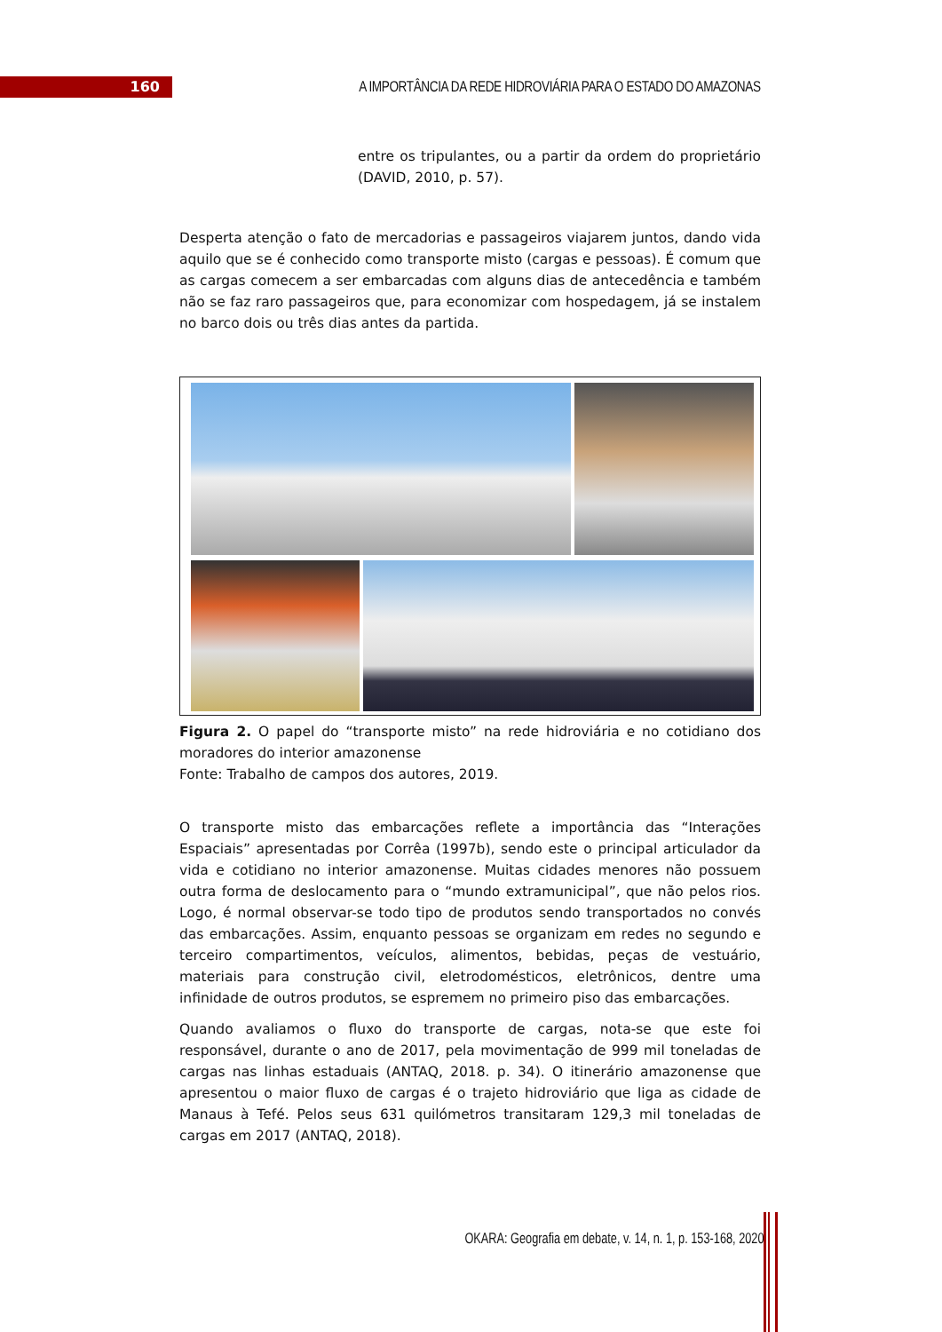160
A IMPORTÂNCIA DA REDE HIDROVIÁRIA PARA O ESTADO DO AMAZONAS
entre os tripulantes, ou a partir da ordem do proprietário (DAVID, 2010, p. 57).
Desperta atenção o fato de mercadorias e passageiros viajarem juntos, dando vida aquilo que se é conhecido como transporte misto (cargas e pessoas). É comum que as cargas comecem a ser embarcadas com alguns dias de antecedência e também não se faz raro passageiros que, para economizar com hospedagem, já se instalem no barco dois ou três dias antes da partida.
Figura 2. O papel do “transporte misto” na rede hidroviária e no cotidiano dos moradores do interior amazonense
Fonte: Trabalho de campos dos autores, 2019.
O transporte misto das embarcações reflete a importância das “Interações Espaciais” apresentadas por Corrêa (1997b), sendo este o principal articulador da vida e cotidiano no interior amazonense. Muitas cidades menores não possuem outra forma de deslocamento para o “mundo extramunicipal”, que não pelos rios. Logo, é normal observar-se todo tipo de produtos sendo transportados no convés das embarcações. Assim, enquanto pessoas se organizam em redes no segundo e terceiro compartimentos, veículos, alimentos, bebidas, peças de vestuário, materiais para construção civil, eletrodomésticos, eletrônicos, dentre uma infinidade de outros produtos, se espremem no primeiro piso das embarcações.
Quando avaliamos o fluxo do transporte de cargas, nota-se que este foi responsável, durante o ano de 2017, pela movimentação de 999 mil toneladas de cargas nas linhas estaduais (ANTAQ, 2018. p. 34). O itinerário amazonense que apresentou o maior fluxo de cargas é o trajeto hidroviário que liga as cidade de Manaus à Tefé. Pelos seus 631 quilómetros transitaram 129,3 mil toneladas de cargas em 2017 (ANTAQ, 2018).
OKARA: Geografia em debate, v. 14, n. 1, p. 153-168, 2020